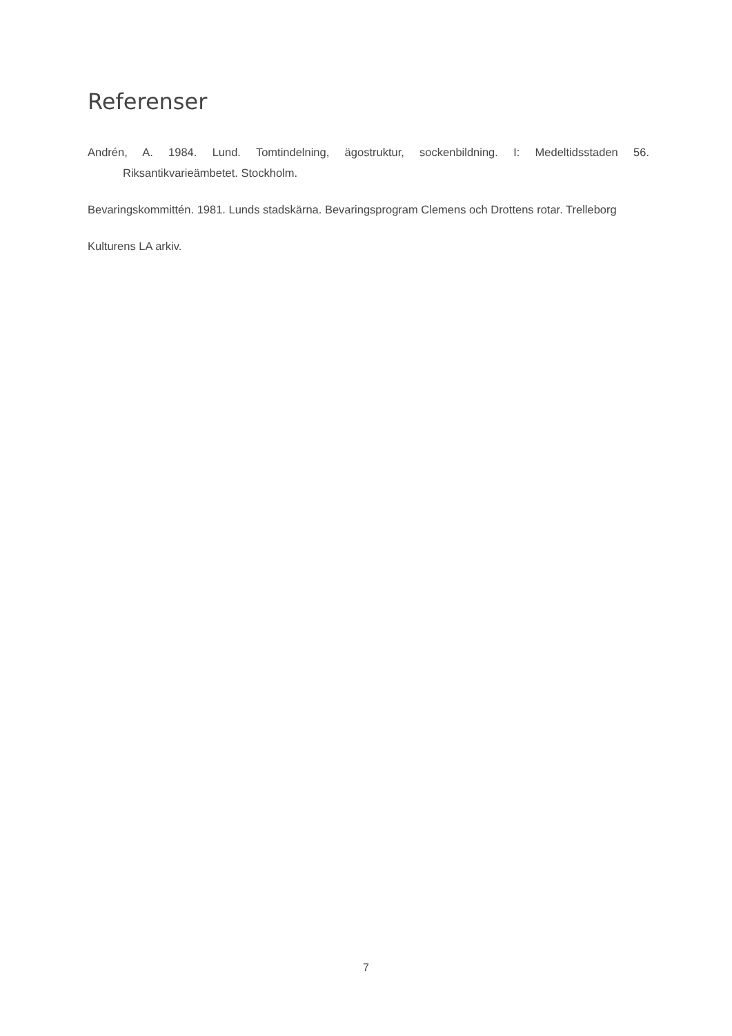Referenser
Andrén, A. 1984. Lund. Tomtindelning, ägostruktur, sockenbildning. I: Medeltidsstaden 56. Riksantikvarieämbetet. Stockholm.
Bevaringskommittén. 1981. Lunds stadskärna. Bevaringsprogram Clemens och Drottens rotar. Trelleborg
Kulturens LA arkiv.
7